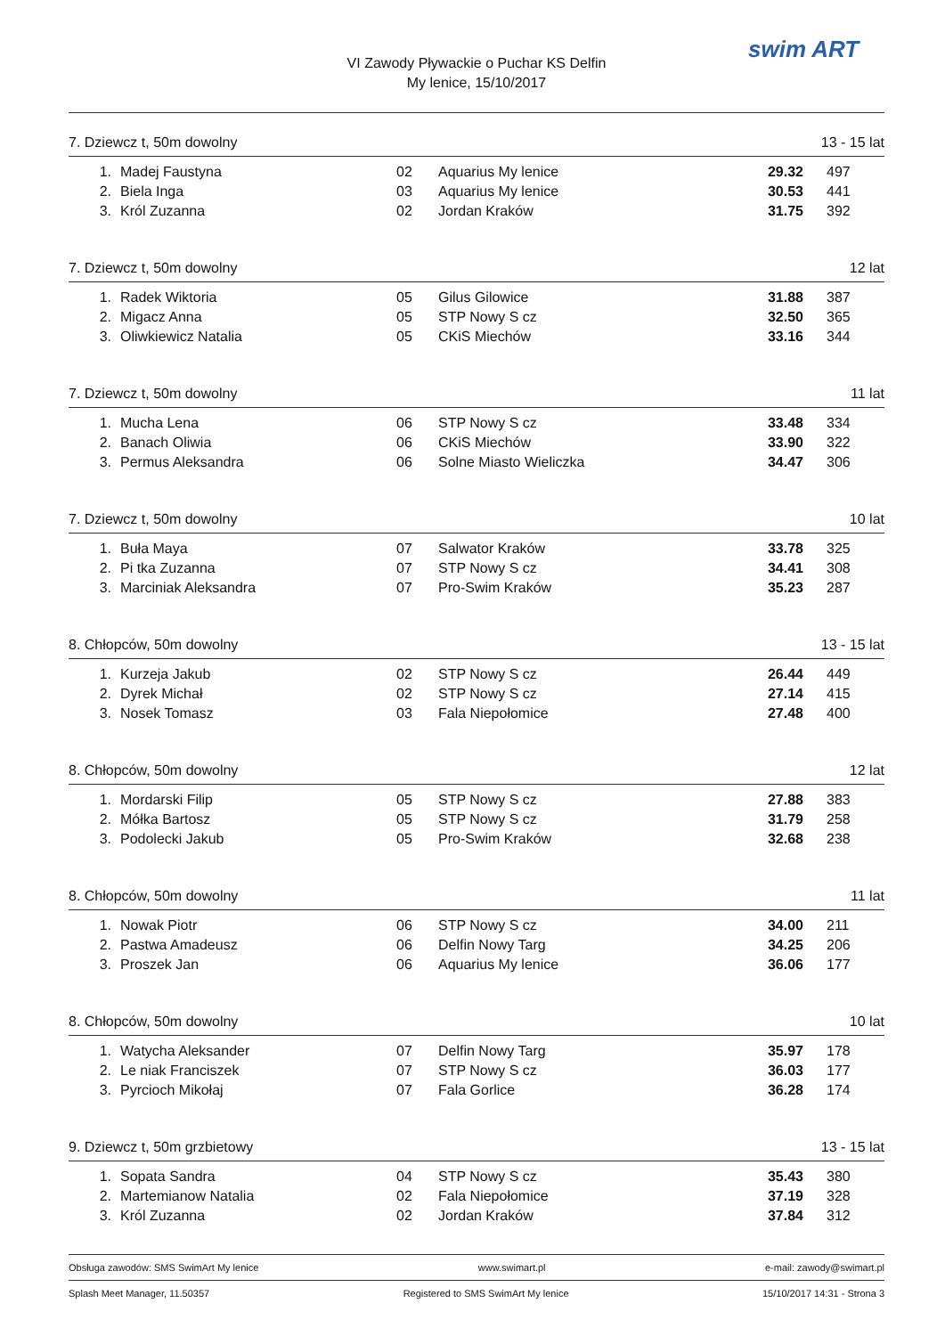VI Zawody Pływackie o Puchar KS Delfin
My lenice, 15/10/2017
swim ART
7. Dziewcz t, 50m dowolny 13 - 15 lat
| 1. | Madej Faustyna | 02 | Aquarius My lenice | 29.32 | 497 |
| 2. | Biela Inga | 03 | Aquarius My lenice | 30.53 | 441 |
| 3. | Król Zuzanna | 02 | Jordan Kraków | 31.75 | 392 |
7. Dziewcz t, 50m dowolny 12 lat
| 1. | Radek Wiktoria | 05 | Gilus Gilowice | 31.88 | 387 |
| 2. | Migacz Anna | 05 | STP Nowy S cz | 32.50 | 365 |
| 3. | Oliwkiewicz Natalia | 05 | CKiS Miechów | 33.16 | 344 |
7. Dziewcz t, 50m dowolny 11 lat
| 1. | Mucha Lena | 06 | STP Nowy S cz | 33.48 | 334 |
| 2. | Banach Oliwia | 06 | CKiS Miechów | 33.90 | 322 |
| 3. | Permus Aleksandra | 06 | Solne Miasto Wieliczka | 34.47 | 306 |
7. Dziewcz t, 50m dowolny 10 lat
| 1. | Buła Maya | 07 | Salwator Kraków | 33.78 | 325 |
| 2. | Pi tka Zuzanna | 07 | STP Nowy S cz | 34.41 | 308 |
| 3. | Marciniak Aleksandra | 07 | Pro-Swim Kraków | 35.23 | 287 |
8. Chłopców, 50m dowolny 13 - 15 lat
| 1. | Kurzeja Jakub | 02 | STP Nowy S cz | 26.44 | 449 |
| 2. | Dyrek Michał | 02 | STP Nowy S cz | 27.14 | 415 |
| 3. | Nosek Tomasz | 03 | Fala Niepołomice | 27.48 | 400 |
8. Chłopców, 50m dowolny 12 lat
| 1. | Mordarski Filip | 05 | STP Nowy S cz | 27.88 | 383 |
| 2. | Mółka Bartosz | 05 | STP Nowy S cz | 31.79 | 258 |
| 3. | Podolecki Jakub | 05 | Pro-Swim Kraków | 32.68 | 238 |
8. Chłopców, 50m dowolny 11 lat
| 1. | Nowak Piotr | 06 | STP Nowy S cz | 34.00 | 211 |
| 2. | Pastwa Amadeusz | 06 | Delfin Nowy Targ | 34.25 | 206 |
| 3. | Proszek Jan | 06 | Aquarius My lenice | 36.06 | 177 |
8. Chłopców, 50m dowolny 10 lat
| 1. | Watycha Aleksander | 07 | Delfin Nowy Targ | 35.97 | 178 |
| 2. | Le niak Franciszek | 07 | STP Nowy S cz | 36.03 | 177 |
| 3. | Pyrcioch Mikołaj | 07 | Fala Gorlice | 36.28 | 174 |
9. Dziewcz t, 50m grzbietowy 13 - 15 lat
| 1. | Sopata Sandra | 04 | STP Nowy S cz | 35.43 | 380 |
| 2. | Martemianow Natalia | 02 | Fala Niepołomice | 37.19 | 328 |
| 3. | Król Zuzanna | 02 | Jordan Kraków | 37.84 | 312 |
Obsługa zawodów: SMS SwimArt My lenice www.swimart.pl e-mail: zawody@swimart.pl
Splash Meet Manager, 11.50357 Registered to SMS SwimArt My lenice 15/10/2017 14:31 - Strona 3